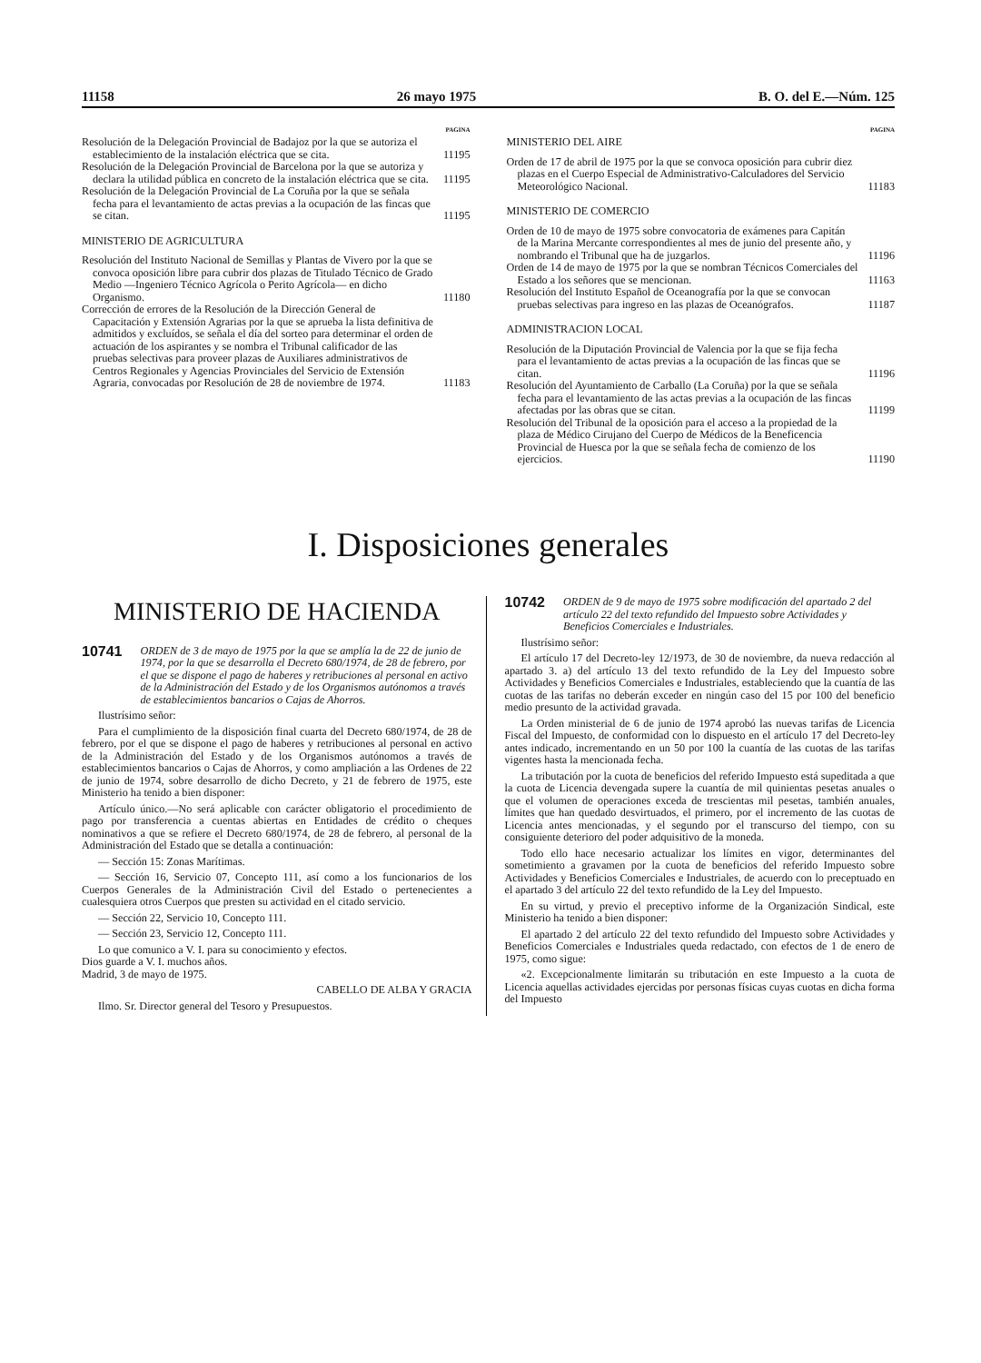11158 26 mayo 1975 B. O. del E.—Núm. 125
PAGINA
Resolución de la Delegación Provincial de Badajoz por la que se autoriza el establecimiento de la instalación eléctrica que se cita.
11195
Resolución de la Delegación Provincial de Barcelona por la que se autoriza y declara la utilidad pública en concreto de la instalación eléctrica que se cita.
11195
Resolución de la Delegación Provincial de La Coruña por la que se señala fecha para el levantamiento de actas previas a la ocupación de las fincas que se citan.
11195
MINISTERIO DE AGRICULTURA
Resolución del Instituto Nacional de Semillas y Plantas de Vivero por la que se convoca oposición libre para cubrir dos plazas de Titulado Técnico de Grado Medio —Ingeniero Técnico Agrícola o Perito Agrícola— en dicho Organismo.
11180
Corrección de errores de la Resolución de la Dirección General de Capacitación y Extensión Agrarias por la que se aprueba la lista definitiva de admitidos y excluídos, se señala el día del sorteo para determinar el orden de actuación de los aspirantes y se nombra el Tribunal calificador de las pruebas selectivas para proveer plazas de Auxiliares administrativos de Centros Regionales y Agencias Provinciales del Servicio de Extensión Agraria, convocadas por Resolución de 28 de noviembre de 1974.
11183
PAGINA
MINISTERIO DEL AIRE
Orden de 17 de abril de 1975 por la que se convoca oposición para cubrir diez plazas en el Cuerpo Especial de Administrativo-Calculadores del Servicio Meteorológico Nacional.
11183
MINISTERIO DE COMERCIO
Orden de 10 de mayo de 1975 sobre convocatoria de exámenes para Capitán de la Marina Mercante correspondientes al mes de junio del presente año, y nombrando el Tribunal que ha de juzgarlos.
11196
Orden de 14 de mayo de 1975 por la que se nombran Técnicos Comerciales del Estado a los señores que se mencionan.
11163
Resolución del Instituto Español de Oceanografía por la que se convocan pruebas selectivas para ingreso en las plazas de Oceanógrafos.
11187
ADMINISTRACION LOCAL
Resolución de la Diputación Provincial de Valencia por la que se fija fecha para el levantamiento de actas previas a la ocupación de las fincas que se citan.
11196
Resolución del Ayuntamiento de Carballo (La Coruña) por la que se señala fecha para el levantamiento de las actas previas a la ocupación de las fincas afectadas por las obras que se citan.
11199
Resolución del Tribunal de la oposición para el acceso a la propiedad de la plaza de Médico Cirujano del Cuerpo de Médicos de la Beneficencia Provincial de Huesca por la que se señala fecha de comienzo de los ejercicios.
11190
I. Disposiciones generales
MINISTERIO DE HACIENDA
10741 ORDEN de 3 de mayo de 1975 por la que se amplía la de 22 de junio de 1974, por la que se desarrolla el Decreto 680/1974, de 28 de febrero, por el que se dispone el pago de haberes y retribuciones al personal en activo de la Administración del Estado y de los Organismos autónomos a través de establecimientos bancarios o Cajas de Ahorros.
Ilustrísimo señor:
Para el cumplimiento de la disposición final cuarta del Decreto 680/1974, de 28 de febrero, por el que se dispone el pago de haberes y retribuciones al personal en activo de la Administración del Estado y de los Organismos autónomos a través de establecimientos bancarios o Cajas de Ahorros, y como ampliación a las Ordenes de 22 de junio de 1974, sobre desarrollo de dicho Decreto, y 21 de febrero de 1975, este Ministerio ha tenido a bien disponer:
Artículo único.—No será aplicable con carácter obligatorio el procedimiento de pago por transferencia a cuentas abiertas en Entidades de crédito o cheques nominativos a que se refiere el Decreto 680/1974, de 28 de febrero, al personal de la Administración del Estado que se detalla a continuación:
— Sección 15: Zonas Marítimas.
— Sección 16, Servicio 07, Concepto 111, así como a los funcionarios de los Cuerpos Generales de la Administración Civil del Estado o pertenecientes a cualesquiera otros Cuerpos que presten su actividad en el citado servicio.
— Sección 22, Servicio 10, Concepto 111.
— Sección 23, Servicio 12, Concepto 111.
Lo que comunico a V. I. para su conocimiento y efectos.
Dios guarde a V. I. muchos años.
Madrid, 3 de mayo de 1975.
CABELLO DE ALBA Y GRACIA
Ilmo. Sr. Director general del Tesoro y Presupuestos.
10742 ORDEN de 9 de mayo de 1975 sobre modificación del apartado 2 del artículo 22 del texto refundido del Impuesto sobre Actividades y Beneficios Comerciales e Industriales.
Ilustrísimo señor:
El artículo 17 del Decreto-ley 12/1973, de 30 de noviembre, da nueva redacción al apartado 3. a) del artículo 13 del texto refundido de la Ley del Impuesto sobre Actividades y Beneficios Comerciales e Industriales, estableciendo que la cuantía de las cuotas de las tarifas no deberán exceder en ningún caso del 15 por 100 del beneficio medio presunto de la actividad gravada.
La Orden ministerial de 6 de junio de 1974 aprobó las nuevas tarifas de Licencia Fiscal del Impuesto, de conformidad con lo dispuesto en el artículo 17 del Decreto-ley antes indicado, incrementando en un 50 por 100 la cuantía de las cuotas de las tarifas vigentes hasta la mencionada fecha.
La tributación por la cuota de beneficios del referido Impuesto está supeditada a que la cuota de Licencia devengada supere la cuantía de mil quinientas pesetas anuales o que el volumen de operaciones exceda de trescientas mil pesetas, también anuales, límites que han quedado desvirtuados, el primero, por el incremento de las cuotas de Licencia antes mencionadas, y el segundo por el transcurso del tiempo, con su consiguiente deterioro del poder adquisitivo de la moneda.
Todo ello hace necesario actualizar los límites en vigor, determinantes del sometimiento a gravamen por la cuota de beneficios del referido Impuesto sobre Actividades y Beneficios Comerciales e Industriales, de acuerdo con lo preceptuado en el apartado 3 del artículo 22 del texto refundido de la Ley del Impuesto.
En su virtud, y previo el preceptivo informe de la Organización Sindical, este Ministerio ha tenido a bien disponer:
El apartado 2 del artículo 22 del texto refundido del Impuesto sobre Actividades y Beneficios Comerciales e Industriales queda redactado, con efectos de 1 de enero de 1975, como sigue:
«2. Excepcionalmente limitarán su tributación en este Impuesto a la cuota de Licencia aquellas actividades ejercidas por personas físicas cuyas cuotas en dicha forma del Impuesto